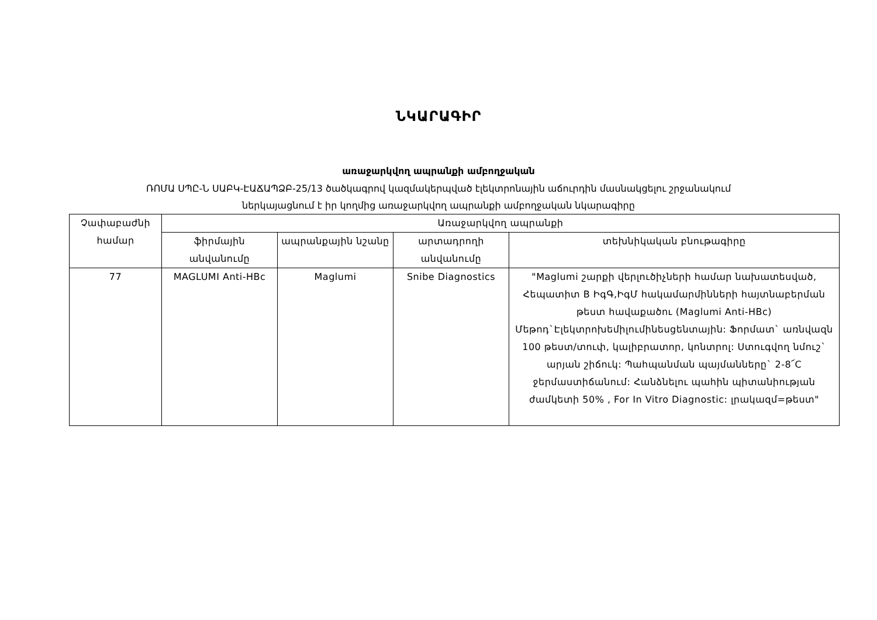ՆԿԱՐԱԳԻՐ
առաջարկվող ապրանքի ամբողջական
ՌՈՄԱ ՍՊԸ-Ն ՍԱԲԿ-ԷԱՃԱՊՁԲ-25/13 ծածկագրով կազմակերպված էլեկտրոնային աճուրդին մասնակցելու շրջանակում
ներկայացնում է իր կողմից առաջարկվող ապրանքի ամբողջական նկարագիրը
| Չափաբաժնի համար | Առաջարկվող ապրանքի | | | |
| --- | --- | --- | --- | --- |
| | ֆիրմային անվանումը | ապրանքային նշանը | արտադրողի անվանումը | տեխնիկական բնութագիրը |
| 77 | MAGLUMI Anti-HBc | Maglumi | Snibe Diagnostics | "Maglumi շարքի վերլուծիչների համար նախատեսված, Հեպատիտ B ԻգԳ,ԻգՄ հակամարմինների հայտնաբերման թեստ հավաքածու (Maglumi Anti-HBc) Մեթոդ`Էլեկտրոխեմիլումինեսցենտային: Ֆորմատ` առնվազն 100 թեստ/տուփ, կալիբրատոր, կոնտրոլ: Ստուգվող նմուշ` արյան շիճուկ: Պահպանման պայմանները` 2-8՜C ջերմաստիճանում: Հանձնելու պահին պիտանիության ժամկետի 50% , For In Vitro Diagnostic: լրակազմ=թեստ" |